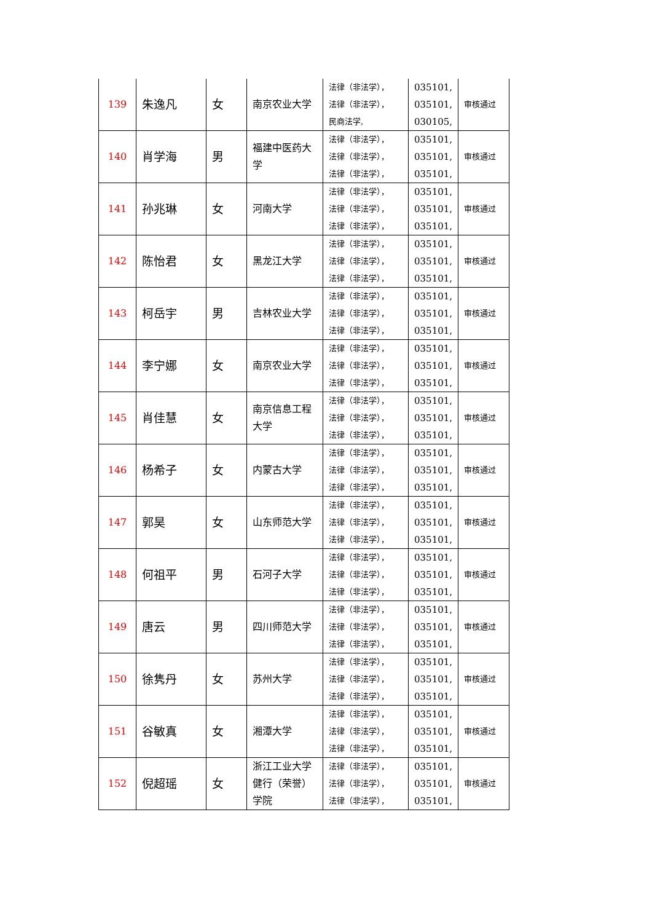| 139 | 朱逸凡 | 女 | 南京农业大学 | 法律（非法学）， 法律（非法学）， 民商法学, | 035101, 035101, 030105, | 审核通过 |
| 140 | 肖学海 | 男 | 福建中医药大学 | 法律（非法学）， 法律（非法学）， 法律（非法学）， | 035101, 035101, 035101, | 审核通过 |
| 141 | 孙兆琳 | 女 | 河南大学 | 法律（非法学）， 法律（非法学）， 法律（非法学）， | 035101, 035101, 035101, | 审核通过 |
| 142 | 陈怡君 | 女 | 黑龙江大学 | 法律（非法学）， 法律（非法学）， 法律（非法学）， | 035101, 035101, 035101, | 审核通过 |
| 143 | 柯岳宇 | 男 | 吉林农业大学 | 法律（非法学）， 法律（非法学）， 法律（非法学）， | 035101, 035101, 035101, | 审核通过 |
| 144 | 李宁娜 | 女 | 南京农业大学 | 法律（非法学）， 法律（非法学）， 法律（非法学）， | 035101, 035101, 035101, | 审核通过 |
| 145 | 肖佳慧 | 女 | 南京信息工程大学 | 法律（非法学）， 法律（非法学）， 法律（非法学）， | 035101, 035101, 035101, | 审核通过 |
| 146 | 杨希子 | 女 | 内蒙古大学 | 法律（非法学）， 法律（非法学）， 法律（非法学）， | 035101, 035101, 035101, | 审核通过 |
| 147 | 郭昊 | 女 | 山东师范大学 | 法律（非法学）， 法律（非法学）， 法律（非法学）， | 035101, 035101, 035101, | 审核通过 |
| 148 | 何祖平 | 男 | 石河子大学 | 法律（非法学）， 法律（非法学）， 法律（非法学）， | 035101, 035101, 035101, | 审核通过 |
| 149 | 唐云 | 男 | 四川师范大学 | 法律（非法学）， 法律（非法学）， 法律（非法学）， | 035101, 035101, 035101, | 审核通过 |
| 150 | 徐隽丹 | 女 | 苏州大学 | 法律（非法学）， 法律（非法学）， 法律（非法学）， | 035101, 035101, 035101, | 审核通过 |
| 151 | 谷敏真 | 女 | 湘潭大学 | 法律（非法学）， 法律（非法学）， 法律（非法学）， | 035101, 035101, 035101, | 审核通过 |
| 152 | 倪超瑶 | 女 | 浙江工业大学健行（荣誉）学院 | 法律（非法学）， 法律（非法学）， 法律（非法学）， | 035101, 035101, 035101, | 审核通过 |